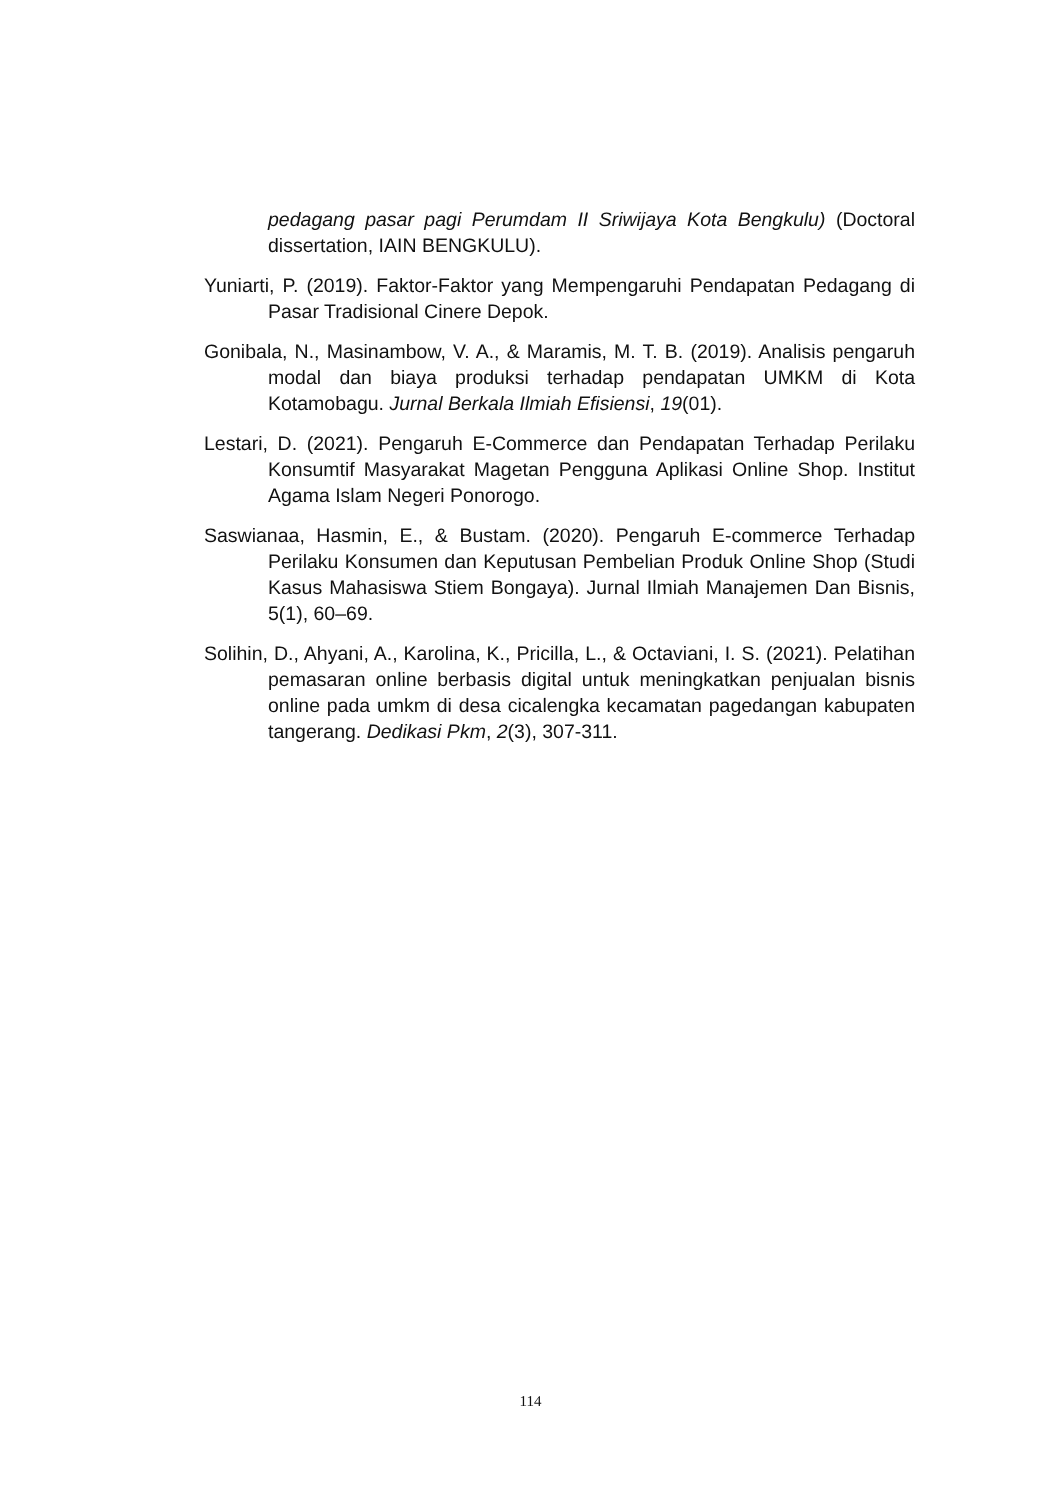pedagang pasar pagi Perumdam II Sriwijaya Kota Bengkulu) (Doctoral dissertation, IAIN BENGKULU).
Yuniarti, P. (2019). Faktor-Faktor yang Mempengaruhi Pendapatan Pedagang di Pasar Tradisional Cinere Depok.
Gonibala, N., Masinambow, V. A., & Maramis, M. T. B. (2019). Analisis pengaruh modal dan biaya produksi terhadap pendapatan UMKM di Kota Kotamobagu. Jurnal Berkala Ilmiah Efisiensi, 19(01).
Lestari, D. (2021). Pengaruh E-Commerce dan Pendapatan Terhadap Perilaku Konsumtif Masyarakat Magetan Pengguna Aplikasi Online Shop. Institut Agama Islam Negeri Ponorogo.
Saswianaa, Hasmin, E., & Bustam. (2020). Pengaruh E-commerce Terhadap Perilaku Konsumen dan Keputusan Pembelian Produk Online Shop (Studi Kasus Mahasiswa Stiem Bongaya). Jurnal Ilmiah Manajemen Dan Bisnis, 5(1), 60–69.
Solihin, D., Ahyani, A., Karolina, K., Pricilla, L., & Octaviani, I. S. (2021). Pelatihan pemasaran online berbasis digital untuk meningkatkan penjualan bisnis online pada umkm di desa cicalengka kecamatan pagedangan kabupaten tangerang. Dedikasi Pkm, 2(3), 307-311.
114